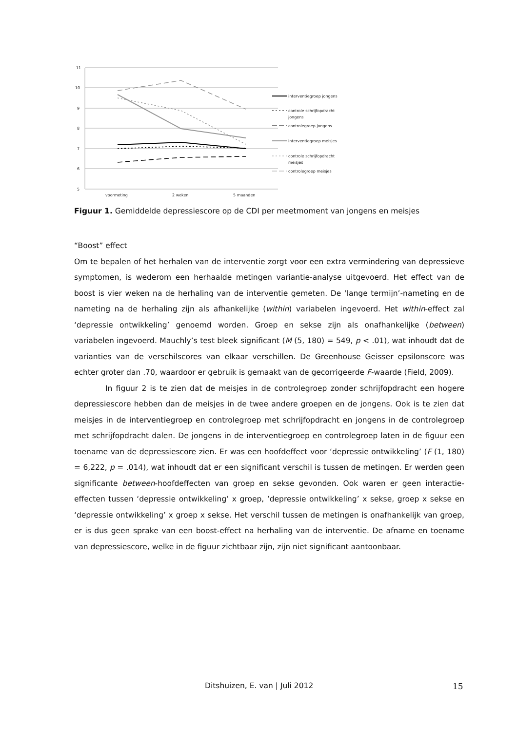11
10
9
8
7
6
5
voormeting
2 weken
5 maanden
interventiegroep jongens
controle schrijfopdracht
jongens
controlegroep jongens
interventiegroep meisjes
controle schrijfopdracht
meisjes
controlegroep meisjes
Figuur 1. Gemiddelde depressiescore op de CDI per meetmoment van jongens en meisjes
“Boost” effect
Om te bepalen of het herhalen van de interventie zorgt voor een extra vermindering van depressieve symptomen, is wederom een herhaalde metingen variantie-analyse uitgevoerd. Het effect van de boost is vier weken na de herhaling van de interventie gemeten. De ‘lange termijn’-nameting en de nameting na de herhaling zijn als afhankelijke (within) variabelen ingevoerd. Het within-effect zal ‘depressie ontwikkeling’ genoemd worden. Groep en sekse zijn als onafhankelijke (between) variabelen ingevoerd. Mauchly’s test bleek significant (M (5, 180) = 549, p < .01), wat inhoudt dat de varianties van de verschilscores van elkaar verschillen. De Greenhouse Geisser epsilonscore was echter groter dan .70, waardoor er gebruik is gemaakt van de gecorrigeerde F-waarde (Field, 2009).
In figuur 2 is te zien dat de meisjes in de controlegroep zonder schrijfopdracht een hogere depressiescore hebben dan de meisjes in de twee andere groepen en de jongens. Ook is te zien dat meisjes in de interventiegroep en controlegroep met schrijfopdracht en jongens in de controlegroep met schrijfopdracht dalen. De jongens in de interventiegroep en controlegroep laten in de figuur een toename van de depressiescore zien. Er was een hoofdeffect voor ‘depressie ontwikkeling’ (F (1, 180) = 6,222, p = .014), wat inhoudt dat er een significant verschil is tussen de metingen. Er werden geen significante between-hoofdeffecten van groep en sekse gevonden. Ook waren er geen interactie-effecten tussen ‘depressie ontwikkeling’ x groep, ‘depressie ontwikkeling’ x sekse, groep x sekse en ‘depressie ontwikkeling’ x groep x sekse. Het verschil tussen de metingen is onafhankelijk van groep, er is dus geen sprake van een boost-effect na herhaling van de interventie. De afname en toename van depressiescore, welke in de figuur zichtbaar zijn, zijn niet significant aantoonbaar.
Ditshuizen, E. van | Juli 2012 15